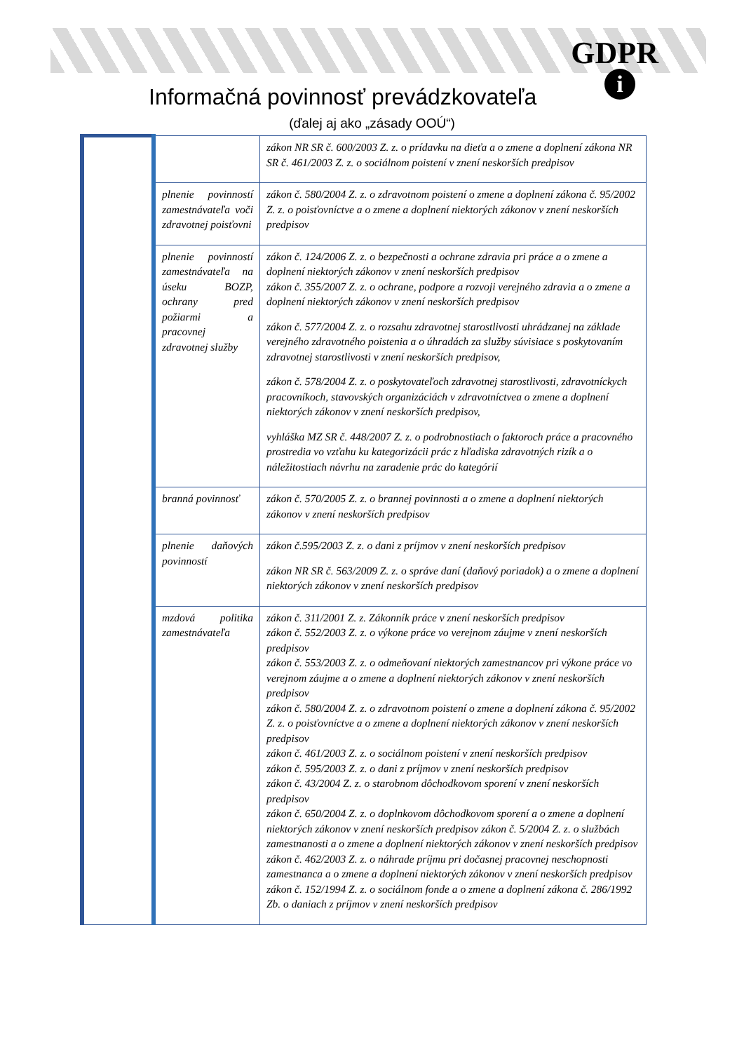GDPR
i
Informačná povinnosť prevádzkovateľa
(ďalej aj ako „zásady OOÚ“)
| | | zákon NR SR č. 600/2003 Z. z. o prídavku na dieťa a o zmene a doplnení zákona NR SR č. 461/2003 Z. z. o sociálnom poistení v znení neskorších predpisov |
| | plnenie povinností zamestnávateľa voči zdravotnej poisťovni | zákon č. 580/2004 Z. z. o zdravotnom poistení o zmene a doplnení zákona č. 95/2002 Z. z. o poisťovníctve a o zmene a doplnení niektorých zákonov v znení neskorších predpisov |
| | plnenie povinností zamestnávateľa na úseku BOZP, ochrany pred požiarmi a pracovnej zdravotnej služby | zákon č. 124/2006 Z. z. o bezpečnosti a ochrane zdravia pri práce a o zmene a doplnení niektorých zákonov v znení neskorších predpisov zákon č. 355/2007 Z. z. o ochrane, podpore a rozvoji verejného zdravia a o zmene a doplnení niektorých zákonov v znení neskorších predpisov zákon č. 577/2004 Z. z. o rozsahu zdravotnej starostlivosti uhrádzanej na základe verejného zdravotného poistenia a o úhradách za služby súvisiace s poskytovaním zdravotnej starostlivosti v znení neskorších predpisov, zákon č. 578/2004 Z. z. o poskytovateľoch zdravotnej starostlivosti, zdravotníckych pracovníkoch, stavovských organizáciách v zdravotníctvea o zmene a doplnení niektorých zákonov v znení neskorších predpisov, vyhláška MZ SR č. 448/2007 Z. z. o podrobnostiach o faktoroch práce a pracovného prostredia vo vzťahu ku kategorizácii prác z hľadiska zdravotných rizík a o náležitostiach návrhu na zaradenie prác do kategórií |
| | branná povinnosť | zákon č. 570/2005 Z. z. o brannej povinnosti a o zmene a doplnení niektorých zákonov v znení neskorších predpisov |
| | plnenie daňových povinností | zákon č.595/2003 Z. z. o dani z príjmov v znení neskorších predpisov zákon NR SR č. 563/2009 Z. z. o správe daní (daňový poriadok) a o zmene a doplnení niektorých zákonov v znení neskorších predpisov |
| | mzdová politika zamestnávateľa | zákon č. 311/2001 Z. z. Zákonník práce v znení neskorších predpisov zákon č. 552/2003 Z. z. o výkone práce vo verejnom záujme v znení neskorších predpisov zákon č. 553/2003 Z. z. o odmeňovaní niektorých zamestnancov pri výkone práce vo verejnom záujme a o zmene a doplnení niektorých zákonov v znení neskorších predpisov zákon č. 580/2004 Z. z. o zdravotnom poistení o zmene a doplnení zákona č. 95/2002 Z. z. o poisťovníctve a o zmene a doplnení niektorých zákonov v znení neskorších predpisov zákon č. 461/2003 Z. z. o sociálnom poistení v znení neskorších predpisov zákon č. 595/2003 Z. z. o dani z príjmov v znení neskorších predpisov zákon č. 43/2004 Z. z. o starobnom dôchodkovom sporení v znení neskorších predpisov zákon č. 650/2004 Z. z. o doplnkovom dôchodkovom sporení a o zmene a doplnení niektorých zákonov v znení neskorších predpisov zákon č. 5/2004 Z. z. o službách zamestnanosti a o zmene a doplnení niektorých zákonov v znení neskorších predpisov zákon č. 462/2003 Z. z. o náhrade príjmu pri dočasnej pracovnej neschopnosti zamestnanca a o zmene a doplnení niektorých zákonov v znení neskorších predpisov zákon č. 152/1994 Z. z. o sociálnom fonde a o zmene a doplnení zákona č. 286/1992 Zb. o daniach z príjmov v znení neskorších predpisov |